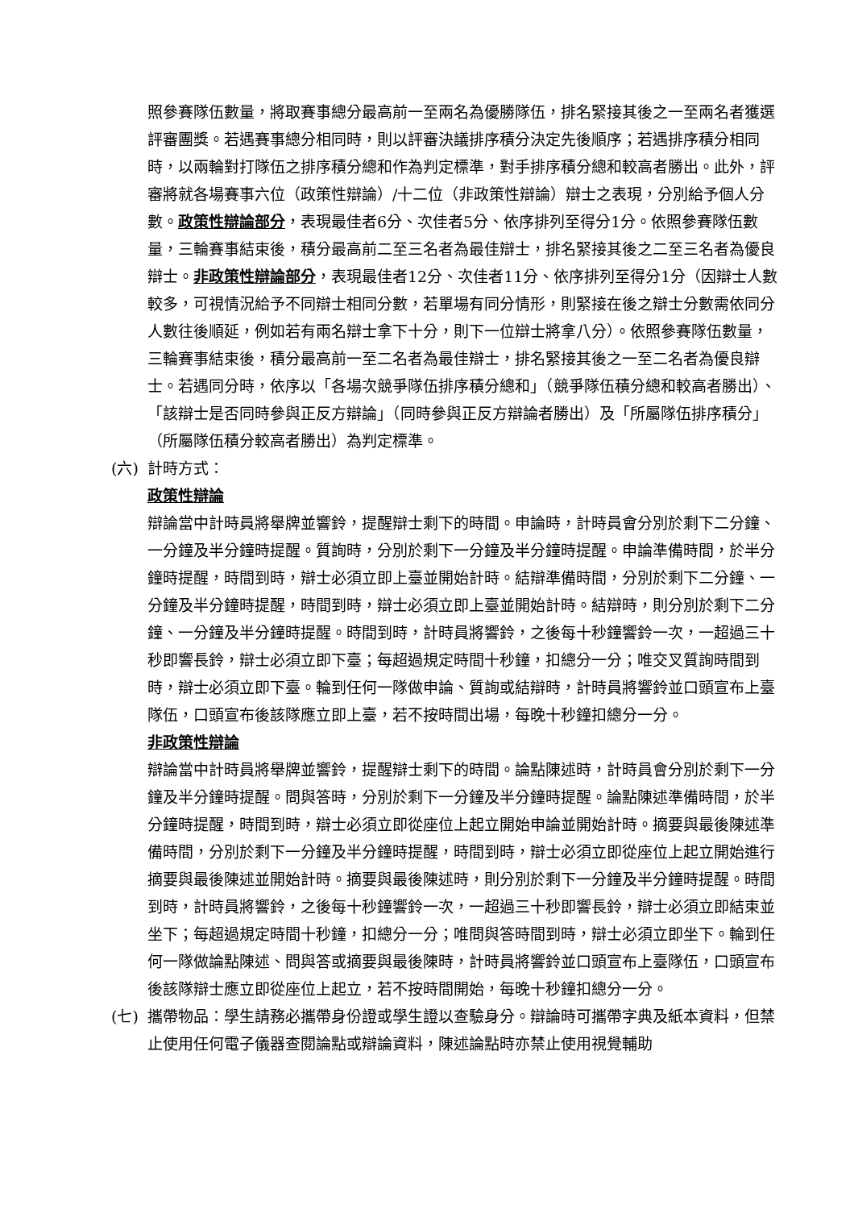照參賽隊伍數量，將取賽事總分最高前一至兩名為優勝隊伍，排名緊接其後之一至兩名者獲選評審團獎。若遇賽事總分相同時，則以評審決議排序積分決定先後順序；若遇排序積分相同時，以兩輪對打隊伍之排序積分總和作為判定標準，對手排序積分總和較高者勝出。此外，評審將就各場賽事六位（政策性辯論）/十二位（非政策性辯論）辯士之表現，分別給予個人分數。政策性辯論部分，表現最佳者6分、次佳者5分、依序排列至得分1分。依照參賽隊伍數量，三輪賽事結束後，積分最高前二至三名者為最佳辯士，排名緊接其後之二至三名者為優良辯士。非政策性辯論部分，表現最佳者12分、次佳者11分、依序排列至得分1分（因辯士人數較多，可視情況給予不同辯士相同分數，若單場有同分情形，則緊接在後之辯士分數需依同分人數往後順延，例如若有兩名辯士拿下十分，則下一位辯士將拿八分）。依照參賽隊伍數量，三輪賽事結束後，積分最高前一至二名者為最佳辯士，排名緊接其後之一至二名者為優良辯士。若遇同分時，依序以「各場次競爭隊伍排序積分總和」（競爭隊伍積分總和較高者勝出）、「該辯士是否同時參與正反方辯論」（同時參與正反方辯論者勝出）及「所屬隊伍排序積分」（所屬隊伍積分較高者勝出）為判定標準。
(六) 計時方式：
政策性辯論
辯論當中計時員將舉牌並響鈴，提醒辯士剩下的時間。申論時，計時員會分別於剩下二分鐘、一分鐘及半分鐘時提醒。質詢時，分別於剩下一分鐘及半分鐘時提醒。申論準備時間，於半分鐘時提醒，時間到時，辯士必須立即上臺並開始計時。結辯準備時間，分別於剩下二分鐘、一分鐘及半分鐘時提醒，時間到時，辯士必須立即上臺並開始計時。結辯時，則分別於剩下二分鐘、一分鐘及半分鐘時提醒。時間到時，計時員將響鈴，之後每十秒鐘響鈴一次，一超過三十秒即響長鈴，辯士必須立即下臺；每超過規定時間十秒鐘，扣總分一分；唯交叉質詢時間到時，辯士必須立即下臺。輪到任何一隊做申論、質詢或結辯時，計時員將響鈴並口頭宣布上臺隊伍，口頭宣布後該隊應立即上臺，若不按時間出場，每晚十秒鐘扣總分一分。
非政策性辯論
辯論當中計時員將舉牌並響鈴，提醒辯士剩下的時間。論點陳述時，計時員會分別於剩下一分鐘及半分鐘時提醒。問與答時，分別於剩下一分鐘及半分鐘時提醒。論點陳述準備時間，於半分鐘時提醒，時間到時，辯士必須立即從座位上起立開始申論並開始計時。摘要與最後陳述準備時間，分別於剩下一分鐘及半分鐘時提醒，時間到時，辯士必須立即從座位上起立開始進行摘要與最後陳述並開始計時。摘要與最後陳述時，則分別於剩下一分鐘及半分鐘時提醒。時間到時，計時員將響鈴，之後每十秒鐘響鈴一次，一超過三十秒即響長鈴，辯士必須立即結束並坐下；每超過規定時間十秒鐘，扣總分一分；唯問與答時間到時，辯士必須立即坐下。輪到任何一隊做論點陳述、問與答或摘要與最後陳時，計時員將響鈴並口頭宣布上臺隊伍，口頭宣布後該隊辯士應立即從座位上起立，若不按時間開始，每晚十秒鐘扣總分一分。
(七) 攜帶物品：學生請務必攜帶身份證或學生證以查驗身分。辯論時可攜帶字典及紙本資料，但禁止使用任何電子儀器查閱論點或辯論資料，陳述論點時亦禁止使用視覺輔助